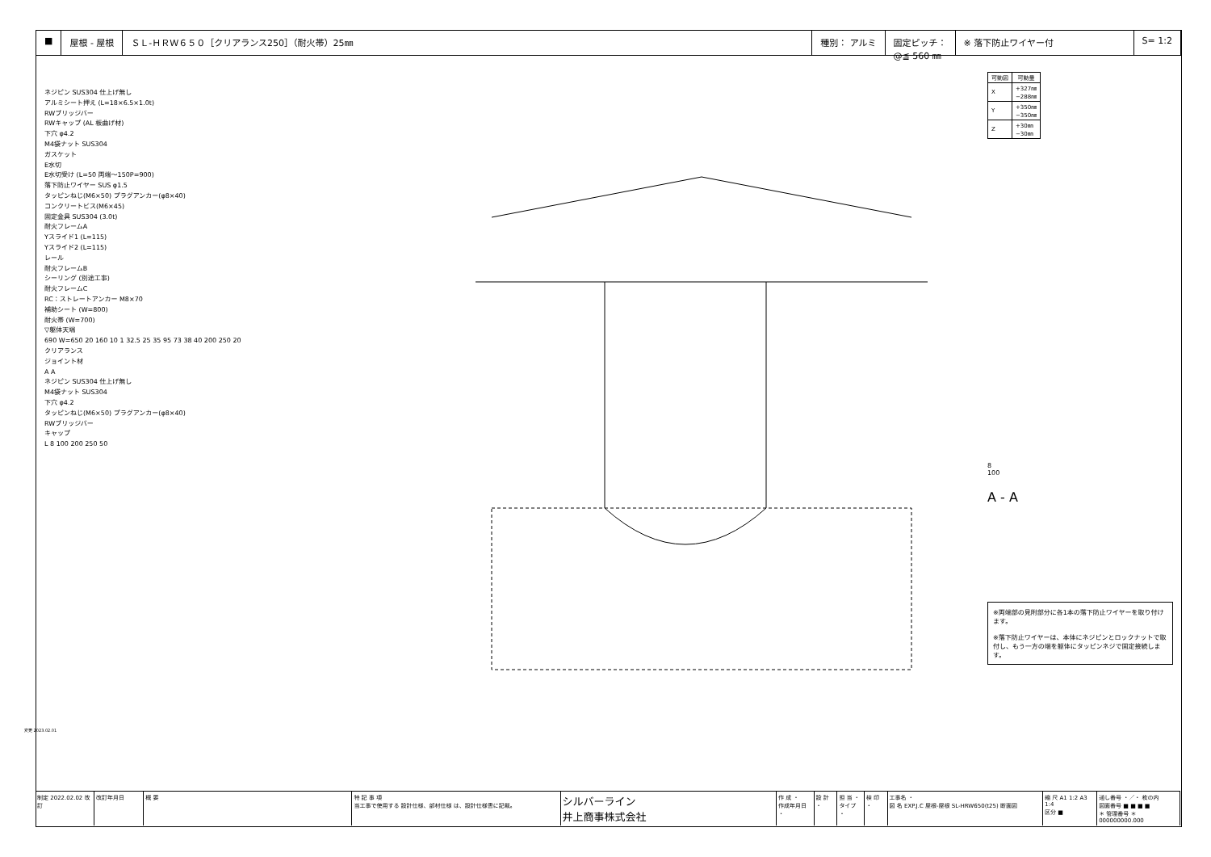■ 屋根 - 屋根 ＳＬ-ＨＲＷ６５０［クリアランス250］（耐火帯）25㎜
種別： アルミ 固定ピッチ：
@≦ 560 ㎜
※ 落下防止ワイヤー付 S= 1:2
ネジピン SUS304 仕上げ無し
アルミシート押え (L=18×6.5×1.0t)
RWブリッジバー
RWキャップ (AL 板曲げ材)
下穴 φ4.2
M4袋ナット SUS304
ガスケット
E水切
E水切受け (L=50 両端～150P=900)
落下防止ワイヤー SUS φ1.5
タッピンねじ(M6×50) プラグアンカー(φ8×40)
コンクリートビス(M6×45)
固定金具 SUS304 (3.0t)
耐火フレームA
Yスライド1 (L=115)
Yスライド2 (L=115)
レール
耐火フレームB
シーリング (別途工事)
耐火フレームC
RC：ストレートアンカー M8×70
補助シート (W=800)
耐火帯 (W=700)
▽躯体天端
690 W=650 20 160 10 1 32.5 25 35 95 73 38 40 200 250 20
クリアランス
ジョイント材
A A
ネジピン SUS304 仕上げ無し
M4袋ナット SUS304
下穴 φ4.2
タッピンねじ(M6×50) プラグアンカー(φ8×40)
RWブリッジバー
キャップ
L 8 100 200 250 50
| 可動図 | 可動量 |
| --- | --- |
| X | +327㎜ −288㎜ |
| Y | +350㎜ −350㎜ |
| Z | +30㎜ −30㎜ |
8
100
A - A
※両端部の見附部分に各1本の落下防止ワイヤーを取り付けます。
※落下防止ワイヤーは、本体にネジピンとロックナットで取付し、もう一方の端を躯体にタッピンネジで固定接続します。
変更 2023.02.01
制定 2022.02.02 改訂 改訂年月日 概 要 特 記 事 項
当工事で使用する 設計仕様、部材仕様 は、設計仕様書に記載。
シルバーライン
井上商事株式会社
作 成 ・
作成年月日 ・
設 計 ・ 担 当 ・
タイプ ・
検 印 ・ 工事名 ・
図 名 EXP.J.C 屋根-屋根 SL-HRW650(t25) 断面図
縮 尺 A1 1:2 A3 1:4
区分 ■
通し番号 ・／・ 枚の内
図面番号 ■ ■ ■ ■
＊ 管理番号 ＊ 000000000.000